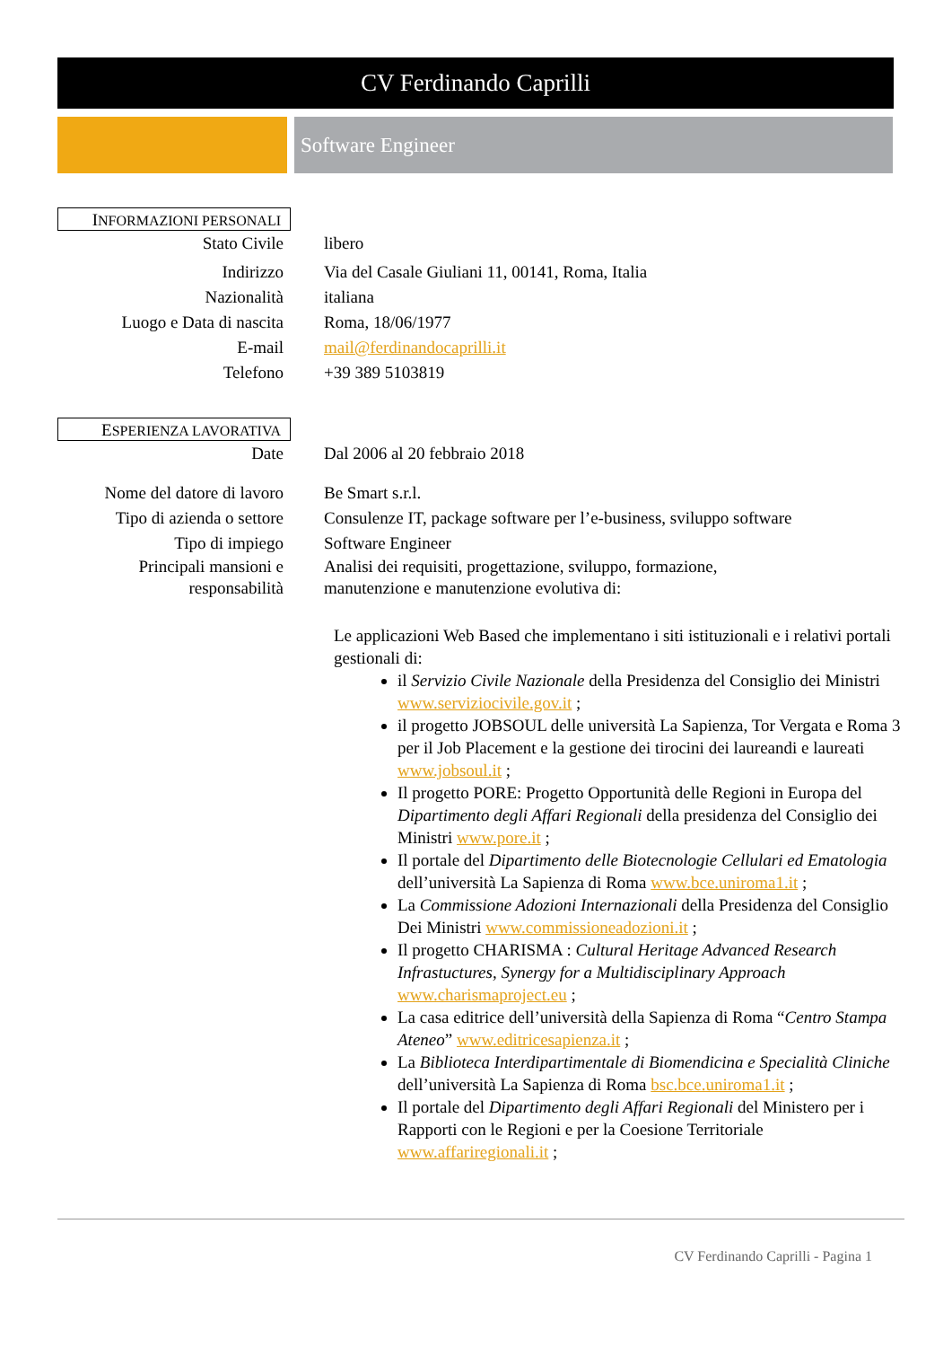CV Ferdinando Caprilli
Software Engineer
INFORMAZIONI PERSONALI
Stato Civile libero
Indirizzo Via del Casale Giuliani 11, 00141, Roma, Italia
Nazionalità italiana
Luogo e Data di nascita
Roma, 18/06/1977
E-mail mail@ferdinandocaprilli.it
Telefono +39 389 5103819
ESPERIENZA LAVORATIVA
Date Dal 2006 al 20 febbraio 2018
Nome del datore di lavoro
Be Smart s.r.l.
Tipo di azienda o settore
Consulenze IT, package software per l’e-business, sviluppo software
Tipo di impiego Software Engineer
Principali mansioni e responsabilità
Analisi dei requisiti, progettazione, sviluppo, formazione,
manutenzione e manutenzione evolutiva di:
Le applicazioni Web Based che implementano i siti istituzionali e i relativi portali gestionali di:
il Servizio Civile Nazionale della Presidenza del Consiglio dei Ministri www.serviziocivile.gov.it ;
il progetto JOBSOUL delle università La Sapienza, Tor Vergata e Roma 3 per il Job Placement e la gestione dei tirocini dei laureandi e laureati www.jobsoul.it ;
Il progetto PORE: Progetto Opportunità delle Regioni in Europa del Dipartimento degli Affari Regionali della presidenza del Consiglio dei Ministri www.pore.it ;
Il portale del Dipartimento delle Biotecnologie Cellulari ed Ematologia dell’università La Sapienza di Roma www.bce.uniroma1.it ;
La Commissione Adozioni Internazionali della Presidenza del Consiglio Dei Ministri www.commissioneadozioni.it ;
Il progetto CHARISMA : Cultural Heritage Advanced Research Infrastuctures, Synergy for a Multidisciplinary Approach www.charismaproject.eu ;
La casa editrice dell’università della Sapienza di Roma “Centro Stampa Ateneo” www.editricesapienza.it ;
La Biblioteca Interdipartimentale di Biomendicina e Specialità Cliniche dell’università La Sapienza di Roma bsc.bce.uniroma1.it ;
Il portale del Dipartimento degli Affari Regionali del Ministero per i Rapporti con le Regioni e per la Coesione Territoriale www.affariregionali.it ;
CV Ferdinando Caprilli - Pagina 1